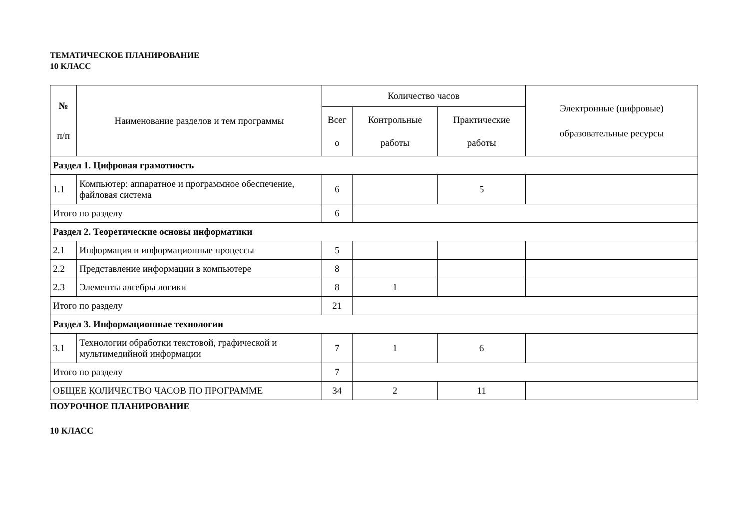ТЕМАТИЧЕСКОЕ ПЛАНИРОВАНИЕ
10 КЛАСС
| № п/п | Наименование разделов и тем программы | Количество часов | | | Электронные (цифровые) образовательные ресурсы |
| --- | --- | --- | --- | --- | --- |
| | | Всег о | Контрольные работы | Практические работы | |
| Раздел 1. Цифровая грамотность | | | | | |
| 1.1 | Компьютер: аппаратное и программное обеспечение, файловая система | 6 | | 5 | |
| Итого по разделу | | 6 | | | |
| Раздел 2. Теоретические основы информатики | | | | | |
| 2.1 | Информация и информационные процессы | 5 | | | |
| 2.2 | Представление информации в компьютере | 8 | | | |
| 2.3 | Элементы алгебры логики | 8 | 1 | | |
| Итого по разделу | | 21 | | | |
| Раздел 3. Информационные технологии | | | | | |
| 3.1 | Технологии обработки текстовой, графической и мультимедийной информации | 7 | 1 | 6 | |
| Итого по разделу | | 7 | | | |
| ОБЩЕЕ КОЛИЧЕСТВО ЧАСОВ ПО ПРОГРАММЕ | | 34 | 2 | 11 | |
ПОУРОЧНОЕ ПЛАНИРОВАНИЕ
10 КЛАСС